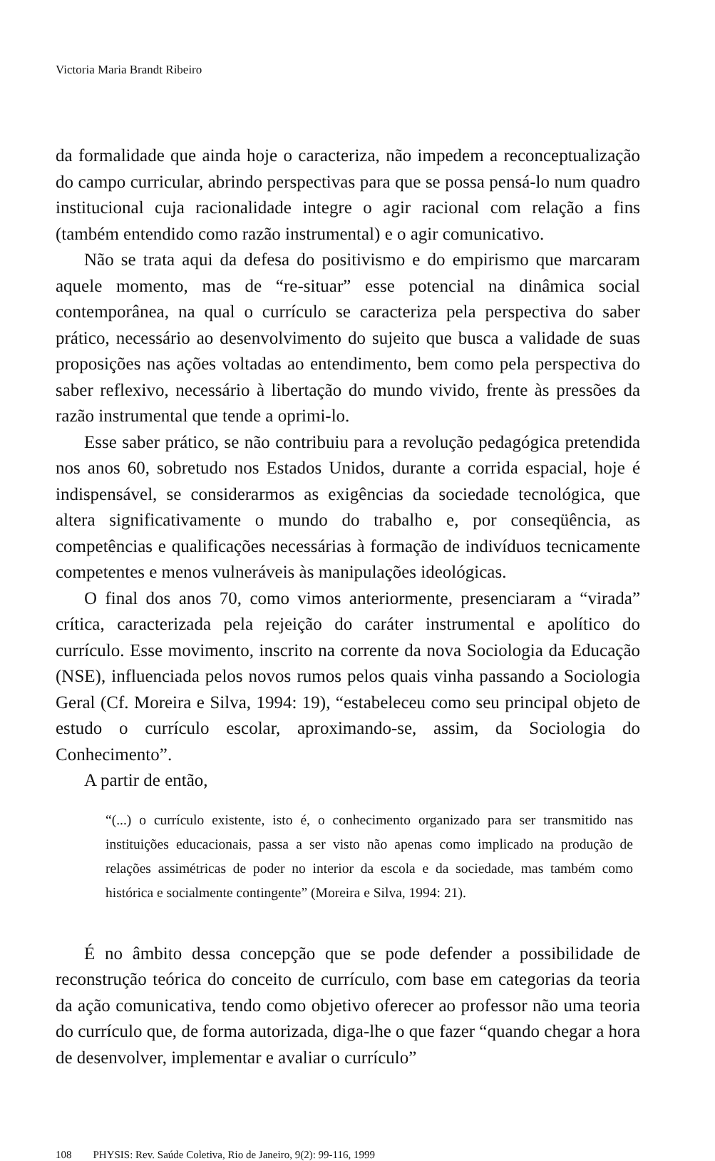Victoria Maria Brandt Ribeiro
da formalidade que ainda hoje o caracteriza, não impedem a reconceptualização do campo curricular, abrindo perspectivas para que se possa pensá-lo num quadro institucional cuja racionalidade integre o agir racional com relação a fins (também entendido como razão instrumental) e o agir comunicativo.
Não se trata aqui da defesa do positivismo e do empirismo que marcaram aquele momento, mas de “re-situar” esse potencial na dinâmica social contemporânea, na qual o currículo se caracteriza pela perspectiva do saber prático, necessário ao desenvolvimento do sujeito que busca a validade de suas proposições nas ações voltadas ao entendimento, bem como pela perspectiva do saber reflexivo, necessário à libertação do mundo vivido, frente às pressões da razão instrumental que tende a oprimi-lo.
Esse saber prático, se não contribuiu para a revolução pedagógica pretendida nos anos 60, sobretudo nos Estados Unidos, durante a corrida espacial, hoje é indispensável, se considerarmos as exigências da sociedade tecnológica, que altera significativamente o mundo do trabalho e, por conseqüência, as competências e qualificações necessárias à formação de indivíduos tecnicamente competentes e menos vulneráveis às manipulações ideológicas.
O final dos anos 70, como vimos anteriormente, presenciaram a “virada” crítica, caracterizada pela rejeição do caráter instrumental e apolítico do currículo. Esse movimento, inscrito na corrente da nova Sociologia da Educação (NSE), influenciada pelos novos rumos pelos quais vinha passando a Sociologia Geral (Cf. Moreira e Silva, 1994: 19), “estabeleceu como seu principal objeto de estudo o currículo escolar, aproximando-se, assim, da Sociologia do Conhecimento”.
A partir de então,
“(...) o currículo existente, isto é, o conhecimento organizado para ser transmitido nas instituições educacionais, passa a ser visto não apenas como implicado na produção de relações assimétricas de poder no interior da escola e da sociedade, mas também como histórica e socialmente contingente” (Moreira e Silva, 1994: 21).
É no âmbito dessa concepção que se pode defender a possibilidade de reconstrução teórica do conceito de currículo, com base em categorias da teoria da ação comunicativa, tendo como objetivo oferecer ao professor não uma teoria do currículo que, de forma autorizada, diga-lhe o que fazer “quando chegar a hora de desenvolver, implementar e avaliar o currículo”
108 PHYSIS: Rev. Saúde Coletiva, Rio de Janeiro, 9(2): 99-116, 1999